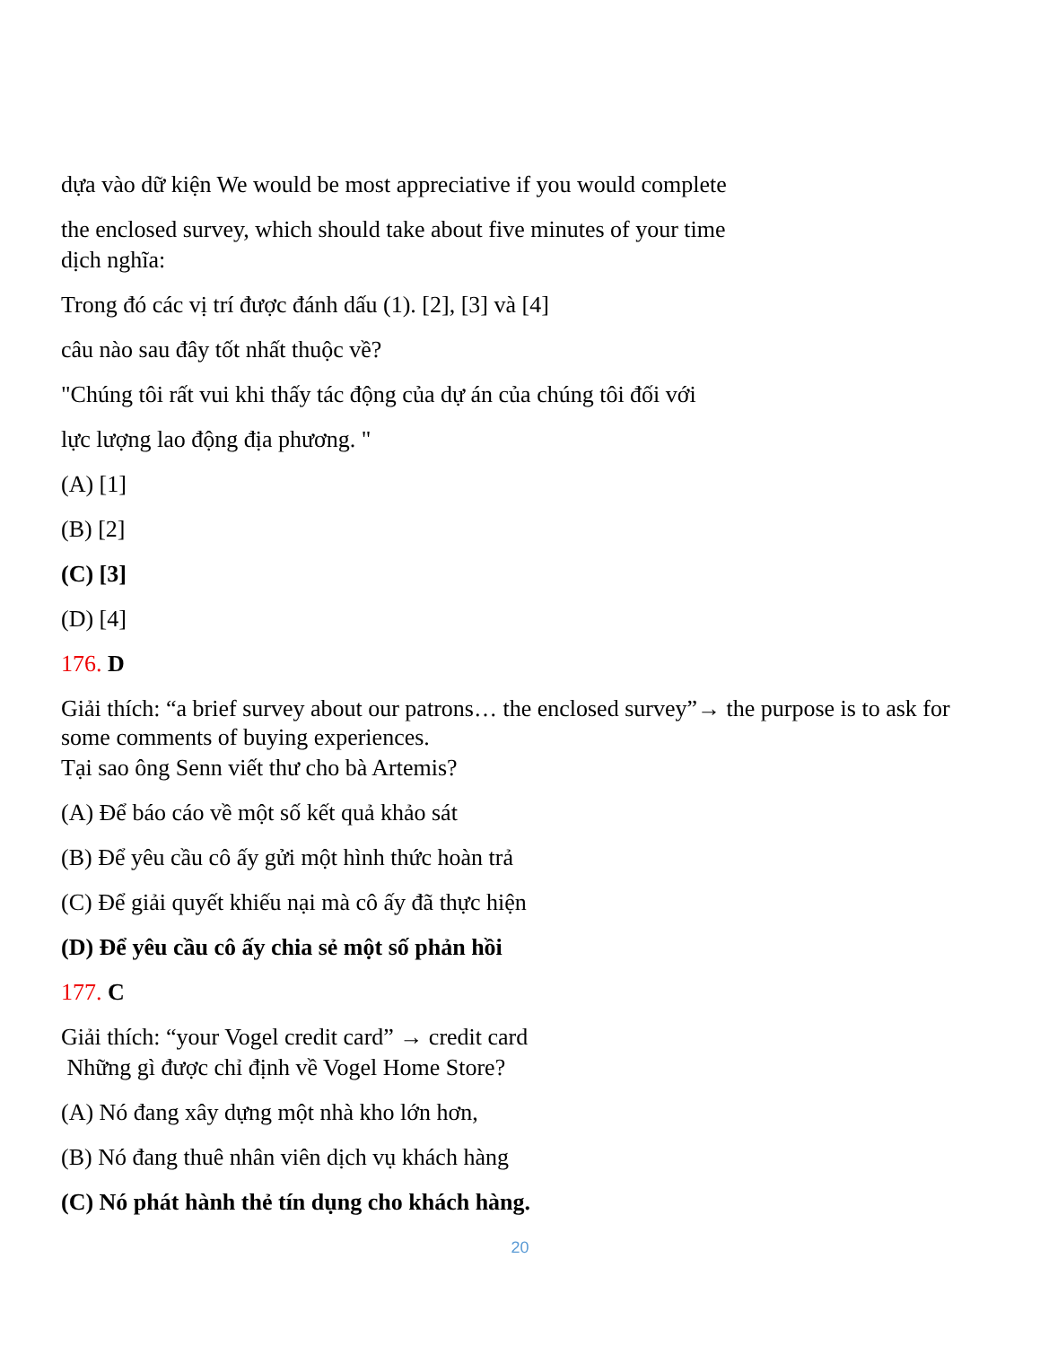dựa vào dữ kiện We would be most appreciative if you would complete
the enclosed survey, which should take about five minutes of your time
dịch nghĩa:
Trong đó các vị trí được đánh dấu (1). [2], [3] và [4]
câu nào sau đây tốt nhất thuộc về?
"Chúng tôi rất vui khi thấy tác động của dự án của chúng tôi đối với
lực lượng lao động địa phương. "
(A) [1]
(B) [2]
(C) [3]
(D) [4]
176. D
Giải thích: “a brief survey about our patrons… the enclosed survey”→ the purpose is to ask for some comments of buying experiences.
Tại sao ông Senn viết thư cho bà Artemis?
(A) Để báo cáo về một số kết quả khảo sát
(B) Để yêu cầu cô ấy gửi một hình thức hoàn trả
(C) Để giải quyết khiếu nại mà cô ấy đã thực hiện
(D) Để yêu cầu cô ấy chia sẻ một số phản hồi
177. C
Giải thích: “your Vogel credit card” → credit card
Những gì được chỉ định về Vogel Home Store?
(A) Nó đang xây dựng một nhà kho lớn hơn,
(B) Nó đang thuê nhân viên dịch vụ khách hàng
(C) Nó phát hành thẻ tín dụng cho khách hàng.
20